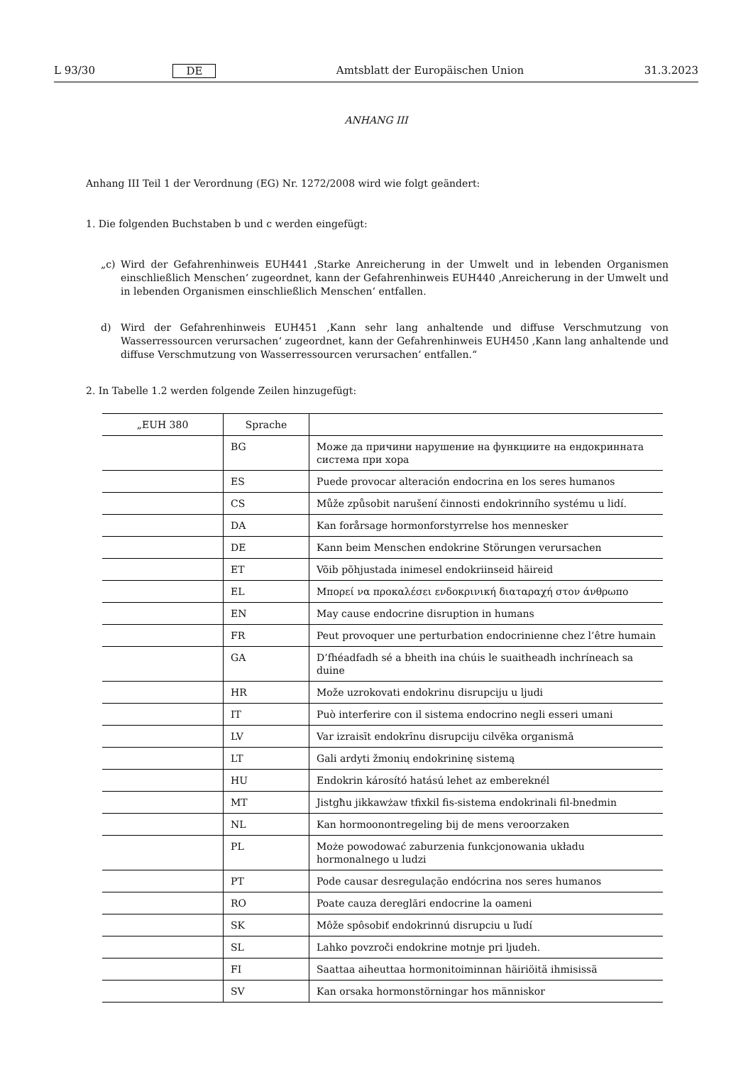L 93/30 DE Amtsblatt der Europäischen Union 31.3.2023
ANHANG III
Anhang III Teil 1 der Verordnung (EG) Nr. 1272/2008 wird wie folgt geändert:
1. Die folgenden Buchstaben b und c werden eingefügt:
„c) Wird der Gefahrenhinweis EUH441 ‚Starke Anreicherung in der Umwelt und in lebenden Organismen einschließlich Menschen‘ zugeordnet, kann der Gefahrenhinweis EUH440 ‚Anreicherung in der Umwelt und in lebenden Organismen einschließlich Menschen‘ entfallen.
d) Wird der Gefahrenhinweis EUH451 ‚Kann sehr lang anhaltende und diffuse Verschmutzung von Wasserressourcen verursachen‘ zugeordnet, kann der Gefahrenhinweis EUH450 ‚Kann lang anhaltende und diffuse Verschmutzung von Wasserressourcen verursachen‘ entfallen.“
2. In Tabelle 1.2 werden folgende Zeilen hinzugefügt:
| „EUH 380 | Sprache | |
| --- | --- | --- |
| | BG | Може да причини нарушение на функциите на ендокринната система при хора |
| | ES | Puede provocar alteración endocrina en los seres humanos |
| | CS | Může způsobit narušení činnosti endokrinního systému u lidí. |
| | DA | Kan forårsage hormonforstyrrelse hos mennesker |
| | DE | Kann beim Menschen endokrine Störungen verursachen |
| | ET | Võib põhjustada inimesel endokriinseid häireid |
| | EL | Μπορεί να προκαλέσει ενδοκρινική διαταραχή στον άνθρωπο |
| | EN | May cause endocrine disruption in humans |
| | FR | Peut provoquer une perturbation endocrinienne chez l’être humain |
| | GA | D’fhéadfadh sé a bheith ina chúis le suaitheadh inchríneach sa duine |
| | HR | Može uzrokovati endokrinu disrupciju u ljudi |
| | IT | Può interferire con il sistema endocrino negli esseri umani |
| | LV | Var izraisīt endokrīnu disrupciju cilvēka organismā |
| | LT | Gali ardyti žmonių endokrininę sistemą |
| | HU | Endokrin károsító hatású lehet az embereknél |
| | MT | Jistgħu jikkawżaw tfixkil fis-sistema endokrinali fil-bnedmin |
| | NL | Kan hormoonontregeling bij de mens veroorzaken |
| | PL | Może powodować zaburzenia funkcjonowania układu hormonalnego u ludzi |
| | PT | Pode causar desregulação endócrina nos seres humanos |
| | RO | Poate cauza dereglări endocrine la oameni |
| | SK | Môže spôsobiť endokrinnú disrupciu u ľudí |
| | SL | Lahko povzroči endokrine motnje pri ljudeh. |
| | FI | Saattaa aiheuttaa hormonitoiminnan häiriöitä ihmisissä |
| | SV | Kan orsaka hormonstörningar hos människor |